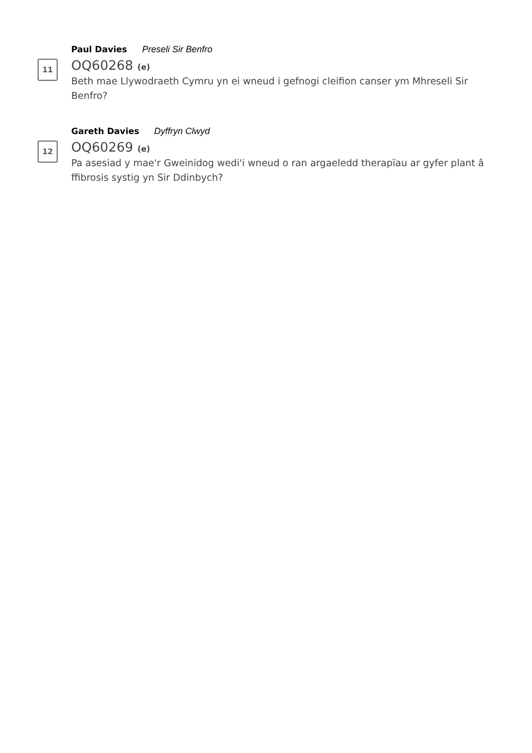Paul Davies Preseli Sir Benfro
11
OQ60268 (e)
Beth mae Llywodraeth Cymru yn ei wneud i gefnogi cleifion canser ym Mhreseli Sir Benfro?
Gareth Davies Dyffryn Clwyd
12
OQ60269 (e)
Pa asesiad y mae'r Gweinidog wedi'i wneud o ran argaeledd therapïau ar gyfer plant â ffibrosis systig yn Sir Ddinbych?